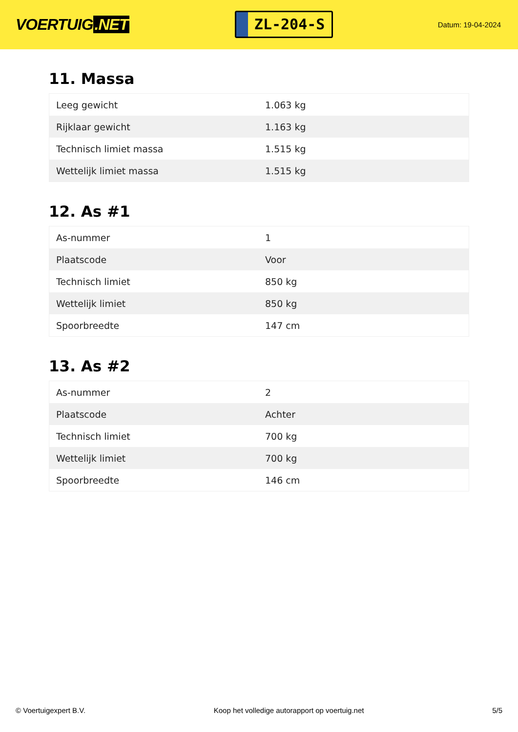VOERTUIG.NET
ZL-204-S
Datum: 19-04-2024
11. Massa
| Leeg gewicht | 1.063 kg |
| Rijklaar gewicht | 1.163 kg |
| Technisch limiet massa | 1.515 kg |
| Wettelijk limiet massa | 1.515 kg |
12. As #1
| As-nummer | 1 |
| Plaatscode | Voor |
| Technisch limiet | 850 kg |
| Wettelijk limiet | 850 kg |
| Spoorbreedte | 147 cm |
13. As #2
| As-nummer | 2 |
| Plaatscode | Achter |
| Technisch limiet | 700 kg |
| Wettelijk limiet | 700 kg |
| Spoorbreedte | 146 cm |
© Voertuigexpert B.V. Koop het volledige autorapport op voertuig.net 5/5